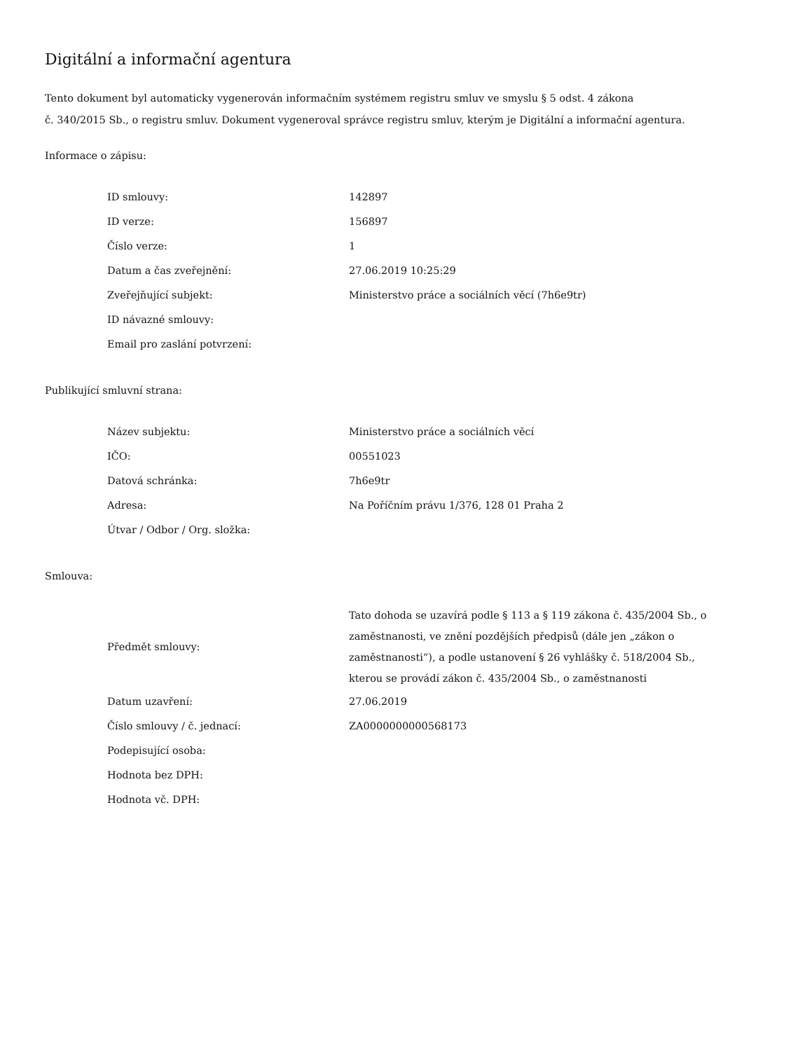Digitální a informační agentura
Tento dokument byl automaticky vygenerován informačním systémem registru smluv ve smyslu § 5 odst. 4 zákona
č. 340/2015 Sb., o registru smluv. Dokument vygeneroval správce registru smluv, kterým je Digitální a informační agentura.
Informace o zápisu:
| ID smlouvy: | 142897 |
| ID verze: | 156897 |
| Číslo verze: | 1 |
| Datum a čas zveřejnění: | 27.06.2019 10:25:29 |
| Zveřejňující subjekt: | Ministerstvo práce a sociálních věcí (7h6e9tr) |
| ID návazné smlouvy: | |
| Email pro zaslání potvrzení: | |
Publikující smluvní strana:
| Název subjektu: | Ministerstvo práce a sociálních věcí |
| IČO: | 00551023 |
| Datová schránka: | 7h6e9tr |
| Adresa: | Na Poříčním právu 1/376, 128 01 Praha 2 |
| Útvar / Odbor / Org. složka: | |
Smlouva:
| Předmět smlouvy: | Tato dohoda se uzavírá podle § 113 a § 119 zákona č. 435/2004 Sb., o zaměstnanosti, ve znění pozdějších předpisů (dále jen „zákon o zaměstnanosti“), a podle ustanovení § 26 vyhlášky č. 518/2004 Sb., kterou se provádí zákon č. 435/2004 Sb., o zaměstnanosti |
| Datum uzavření: | 27.06.2019 |
| Číslo smlouvy / č. jednací: | ZA0000000000568173 |
| Podepisující osoba: | |
| Hodnota bez DPH: | |
| Hodnota vč. DPH: | |